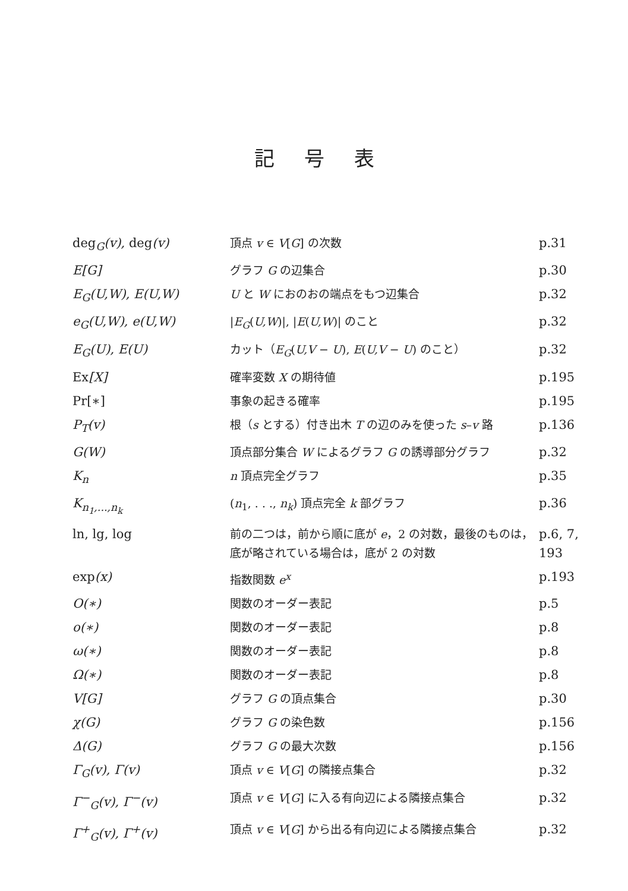記号表
| deg<sub>G</sub>(v), deg (v) | 頂点 v ∈ V [ G ] の次数 | p.31 |
| E[G] | グラフ G の辺集合 | p.30 |
| E<sub>G</sub>(U,W), E(U,W) | U と W におのおの端点をもつ辺集合 | p.32 |
| e<sub>G</sub>(U,W), e(U,W) | / E<sub>G</sub> ( U,W )/, / E ( U,W )/ のこと | p.32 |
| E<sub>G</sub>(U), E(U) | カット（ E<sub>G</sub> ( U,V − U ), E ( U,V − U ) のこと） | p.32 |
| Ex [X] | 確率変数 X の期待値 | p.195 |
| Pr[∗] | 事象の起きる確率 | p.195 |
| P<sub>T</sub>(v) | 根（ s とする）付き出木 T の辺のみを使った s – v 路 | p.136 |
| G(W) | 頂点部分集合 W によるグラフ G の誘導部分グラフ | p.32 |
| K<sub>n</sub> | n 頂点完全グラフ | p.35 |
| K<sub>n<sub>1</sub>,...,n<sub>k</sub></sub> | ( n<sub>1</sub>, . . ., n<sub>k</sub> ) 頂点完全 k 部グラフ | p.36 |
| ln, lg, log | 前の二つは，前から順に底が e ，2 の対数，最後のものは，底が略されている場合は，底が 2 の対数 | p.6, 7, 193 |
| exp (x) | 指数関数 e<sup>x</sup> | p.193 |
| O(∗) | 関数のオーダー表記 | p.5 |
| o(∗) | 関数のオーダー表記 | p.8 |
| ω(∗) | 関数のオーダー表記 | p.8 |
| Ω(∗) | 関数のオーダー表記 | p.8 |
| V[G] | グラフ G の頂点集合 | p.30 |
| χ(G) | グラフ G の染色数 | p.156 |
| Δ(G) | グラフ G の最大次数 | p.156 |
| Γ<sub>G</sub>(v), Γ(v) | 頂点 v ∈ V [ G ] の隣接点集合 | p.32 |
| Γ<sup>−</sup><sub>G</sub>(v), Γ<sup>−</sup>(v) | 頂点 v ∈ V [ G ] に入る有向辺による隣接点集合 | p.32 |
| Γ<sup>+</sup><sub>G</sub>(v), Γ<sup>+</sup>(v) | 頂点 v ∈ V [ G ] から出る有向辺による隣接点集合 | p.32 |